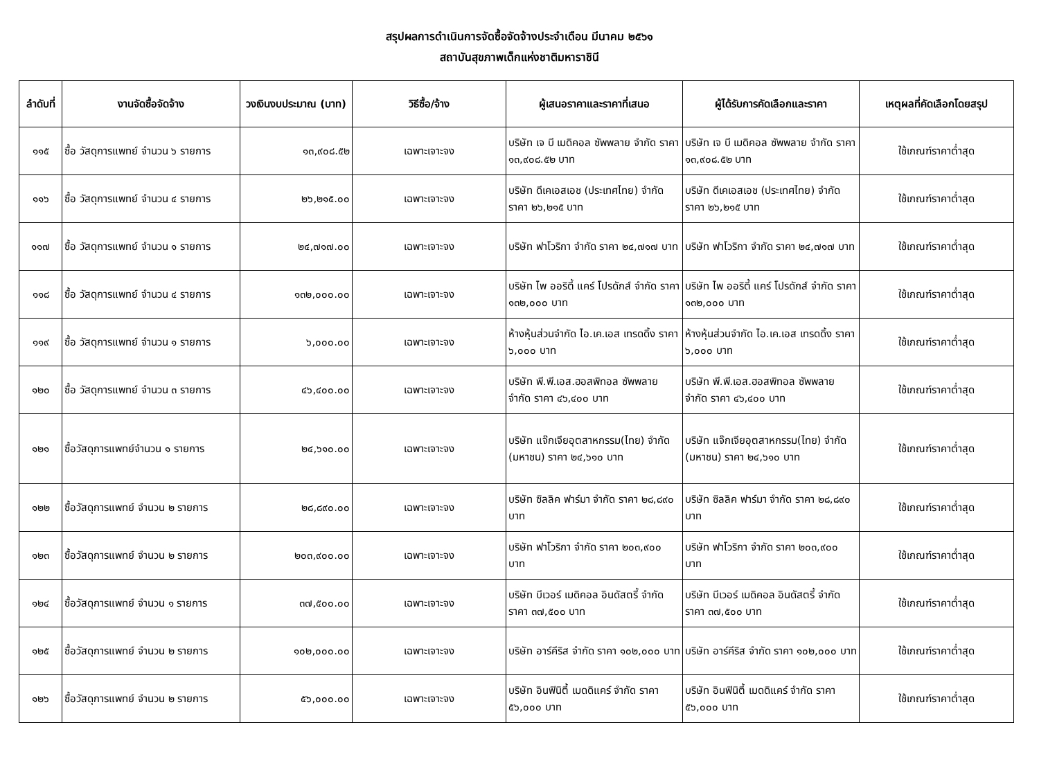สรุปผลการดำเนินการจัดซื้อจัดจ้างประจำเดือน มีนาคม ๒๕๖๑
สถาบันสุขภาพเด็กแห่งชาติมหาราชินี
| ลำดับที่ | งานจัดซื้อจัดจ้าง | วงเงินงบประมาณ (บาท) | วิธีซื้อ/จ้าง | ผู้เสนอราคาและราคาที่เสนอ | ผู้ได้รับการคัดเลือกและราคา | เหตุผลที่คัดเลือกโดยสรุป |
| --- | --- | --- | --- | --- | --- | --- |
| ๑๑๕ | ซื้อ วัสดุการแพทย์ จำนวน ๖ รายการ | ๑๓,๙๐๘.๕๒ | เฉพาะเจาะจง | บริษัท เจ บี เมดิคอล ซัพพลาย จำกัด ราคา ๑๓,๙๐๘.๕๒ บาท | บริษัท เจ บี เมดิคอล ซัพพลาย จำกัด ราคา ๑๓,๙๐๘.๕๒ บาท | ใช้เกณฑ์ราคาต่ำสุด |
| ๑๑๖ | ซื้อ วัสดุการแพทย์ จำนวน ๔ รายการ | ๒๖,๒๑๕.๐๐ | เฉพาะเจาะจง | บริษัท ดีเคเอสเอช (ประเทศไทย) จำกัด ราคา ๒๖,๒๑๕ บาท | บริษัท ดีเคเอสเอช (ประเทศไทย) จำกัด ราคา ๒๖,๒๑๕ บาท | ใช้เกณฑ์ราคาต่ำสุด |
| ๑๑๗ | ซื้อ วัสดุการแพทย์ จำนวน ๑ รายการ | ๒๔,๗๑๗.๐๐ | เฉพาะเจาะจง | บริษัท ฟาโวริกา จำกัด ราคา ๒๔,๗๑๗ บาท | บริษัท ฟาโวริกา จำกัด ราคา ๒๔,๗๑๗ บาท | ใช้เกณฑ์ราคาต่ำสุด |
| ๑๑๘ | ซื้อ วัสดุการแพทย์ จำนวน ๔ รายการ | ๑๓๒,๐๐๐.๐๐ | เฉพาะเจาะจง | บริษัท ไพ ออริตี้ แคร์ โปรดักส์ จำกัด ราคา ๑๓๒,๐๐๐ บาท | บริษัท ไพ ออริตี้ แคร์ โปรดักส์ จำกัด ราคา ๑๓๒,๐๐๐ บาท | ใช้เกณฑ์ราคาต่ำสุด |
| ๑๑๙ | ซื้อ วัสดุการแพทย์ จำนวน ๑ รายการ | ๖,๐๐๐.๐๐ | เฉพาะเจาะจง | ห้างหุ้นส่วนจำกัด ไอ.เค.เอส เทรดดิ้ง ราคา ๖,๐๐๐ บาท | ห้างหุ้นส่วนจำกัด ไอ.เค.เอส เทรดดิ้ง ราคา ๖,๐๐๐ บาท | ใช้เกณฑ์ราคาต่ำสุด |
| ๑๒๐ | ซื้อ วัสดุการแพทย์ จำนวน ๓ รายการ | ๔๖,๔๐๐.๐๐ | เฉพาะเจาะจง | บริษัท พี.พี.เอส.ฮอสพิทอล ซัพพลาย จำกัด ราคา ๔๖,๔๐๐ บาท | บริษัท พี.พี.เอส.ฮอสพิทอล ซัพพลาย จำกัด ราคา ๔๖,๔๐๐ บาท | ใช้เกณฑ์ราคาต่ำสุด |
| ๑๒๑ | ซื้อวัสดุการแพทย์จำนวน ๑ รายการ | ๒๔,๖๑๐.๐๐ | เฉพาะเจาะจง | บริษัท แจ๊กเจียอุตสาหกรรม(ไทย) จำกัด (มหาชน) ราคา ๒๔,๖๑๐ บาท | บริษัท แจ๊กเจียอุตสาหกรรม(ไทย) จำกัด (มหาชน) ราคา ๒๔,๖๑๐ บาท | ใช้เกณฑ์ราคาต่ำสุด |
| ๑๒๒ | ซื้อวัสดุการแพทย์ จำนวน ๒ รายการ | ๒๘,๘๙๐.๐๐ | เฉพาะเจาะจง | บริษัท ซิลลิค ฟาร์มา จำกัด ราคา ๒๘,๘๙๐ บาท | บริษัท ซิลลิค ฟาร์มา จำกัด ราคา ๒๘,๘๙๐ บาท | ใช้เกณฑ์ราคาต่ำสุด |
| ๑๒๓ | ซื้อวัสดุการแพทย์ จำนวน ๒ รายการ | ๒๐๓,๙๐๐.๐๐ | เฉพาะเจาะจง | บริษัท ฟาโวริกา จำกัด ราคา ๒๐๓,๙๐๐ บาท | บริษัท ฟาโวริกา จำกัด ราคา ๒๐๓,๙๐๐ บาท | ใช้เกณฑ์ราคาต่ำสุด |
| ๑๒๔ | ซื้อวัสดุการแพทย์ จำนวน ๑ รายการ | ๓๗,๕๐๐.๐๐ | เฉพาะเจาะจง | บริษัท บีเวอร์ เมดิคอล อินดัสตรี้ จำกัด ราคา ๓๗,๕๐๐ บาท | บริษัท บีเวอร์ เมดิคอล อินดัสตรี้ จำกัด ราคา ๓๗,๕๐๐ บาท | ใช้เกณฑ์ราคาต่ำสุด |
| ๑๒๕ | ซื้อวัสดุการแพทย์ จำนวน ๒ รายการ | ๑๐๒,๐๐๐.๐๐ | เฉพาะเจาะจง | บริษัท อาร์คีริส จำกัด ราคา ๑๐๒,๐๐๐ บาท | บริษัท อาร์คีริส จำกัด ราคา ๑๐๒,๐๐๐ บาท | ใช้เกณฑ์ราคาต่ำสุด |
| ๑๒๖ | ซื้อวัสดุการแพทย์ จำนวน ๒ รายการ | ๕๖,๐๐๐.๐๐ | เฉพาะเจาะจง | บริษัท อินฟินิตี้ เมดดิแคร์ จำกัด ราคา ๕๖,๐๐๐ บาท | บริษัท อินฟินิตี้ เมดดิแคร์ จำกัด ราคา ๕๖,๐๐๐ บาท | ใช้เกณฑ์ราคาต่ำสุด |